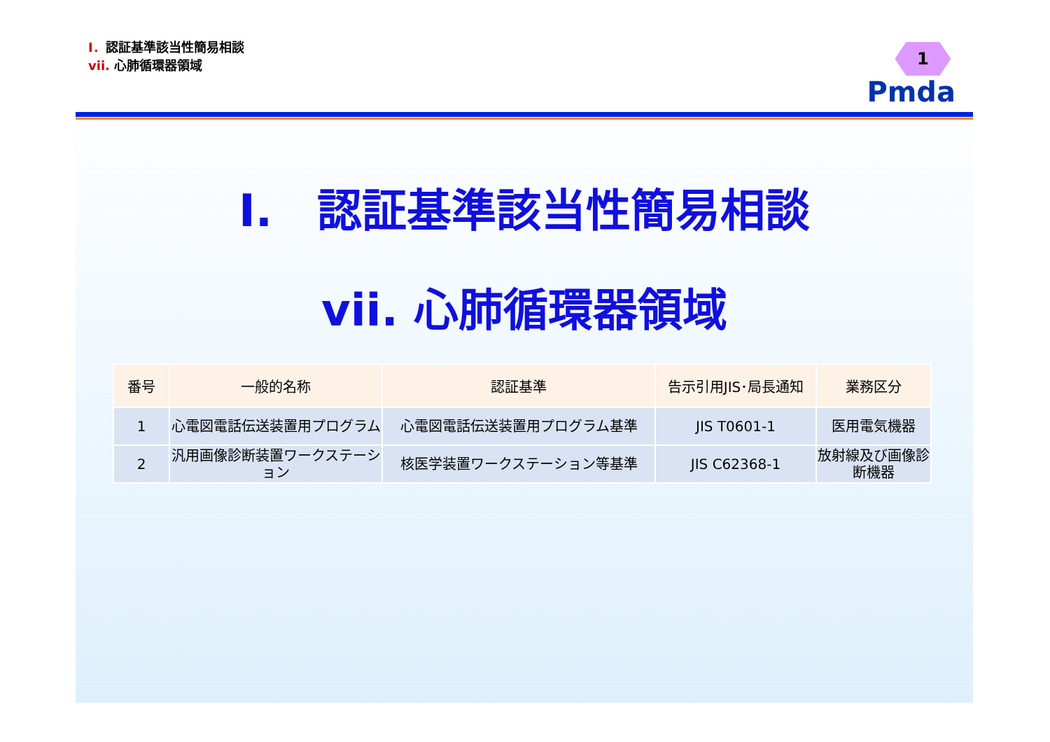I．認証基準該当性簡易相談
vii. 心肺循環器領域
1
Pmda
I.　認証基準該当性簡易相談
vii. 心肺循環器領域
| 番号 | 一般的名称 | 認証基準 | 告示引用JIS･局長通知 | 業務区分 |
| --- | --- | --- | --- | --- |
| 1 | 心電図電話伝送装置用プログラム | 心電図電話伝送装置用プログラム基準 | JIS T0601-1 | 医用電気機器 |
| 2 | 汎用画像診断装置ワークステーション | 核医学装置ワークステーション等基準 | JIS C62368-1 | 放射線及び画像診断機器 |